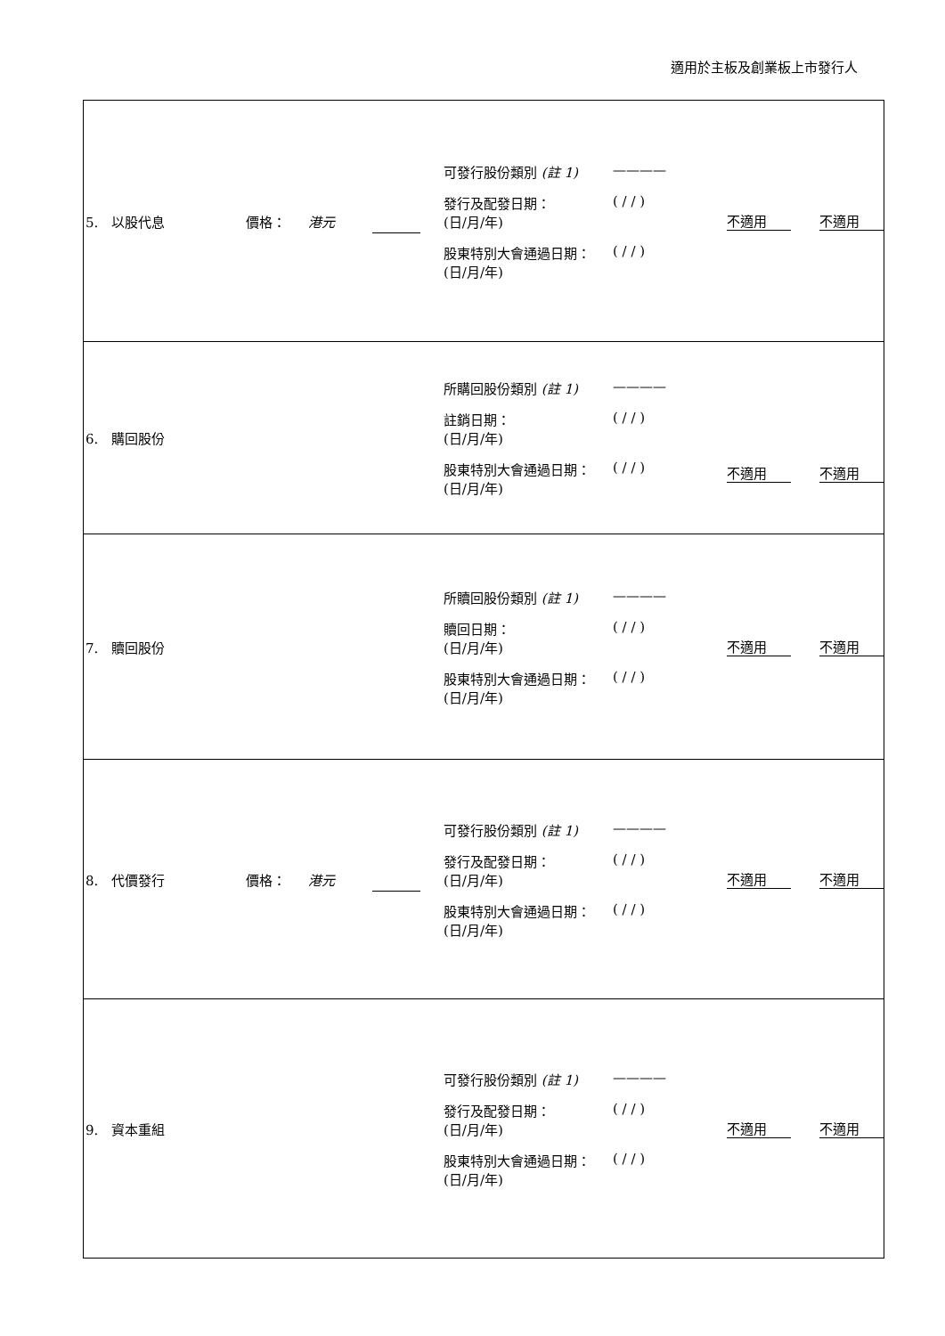適用於主板及創業板上市發行人
| 5. 以股代息 價格： 港元 可發行股份類別 (註 1) ———— 發行及配發日期： (日/月/年) ( / / ) 股東特別大會通過日期： (日/月/年) ( / / ) 不適用 不適用 |
| 6. 購回股份 所購回股份類別 (註 1) ———— 註銷日期： (日/月/年) ( / / ) 股東特別大會通過日期： (日/月/年) ( / / ) 不適用 不適用 |
| 7. 贖回股份 所贖回股份類別 (註 1) ———— 贖回日期： (日/月/年) ( / / ) 股東特別大會通過日期： (日/月/年) ( / / ) 不適用 不適用 |
| 8. 代價發行 價格： 港元 可發行股份類別 (註 1) ———— 發行及配發日期： (日/月/年) ( / / ) 股東特別大會通過日期： (日/月/年) ( / / ) 不適用 不適用 |
| 9. 資本重組 可發行股份類別 (註 1) ———— 發行及配發日期： (日/月/年) ( / / ) 股東特別大會通過日期： (日/月/年) ( / / ) 不適用 不適用 |